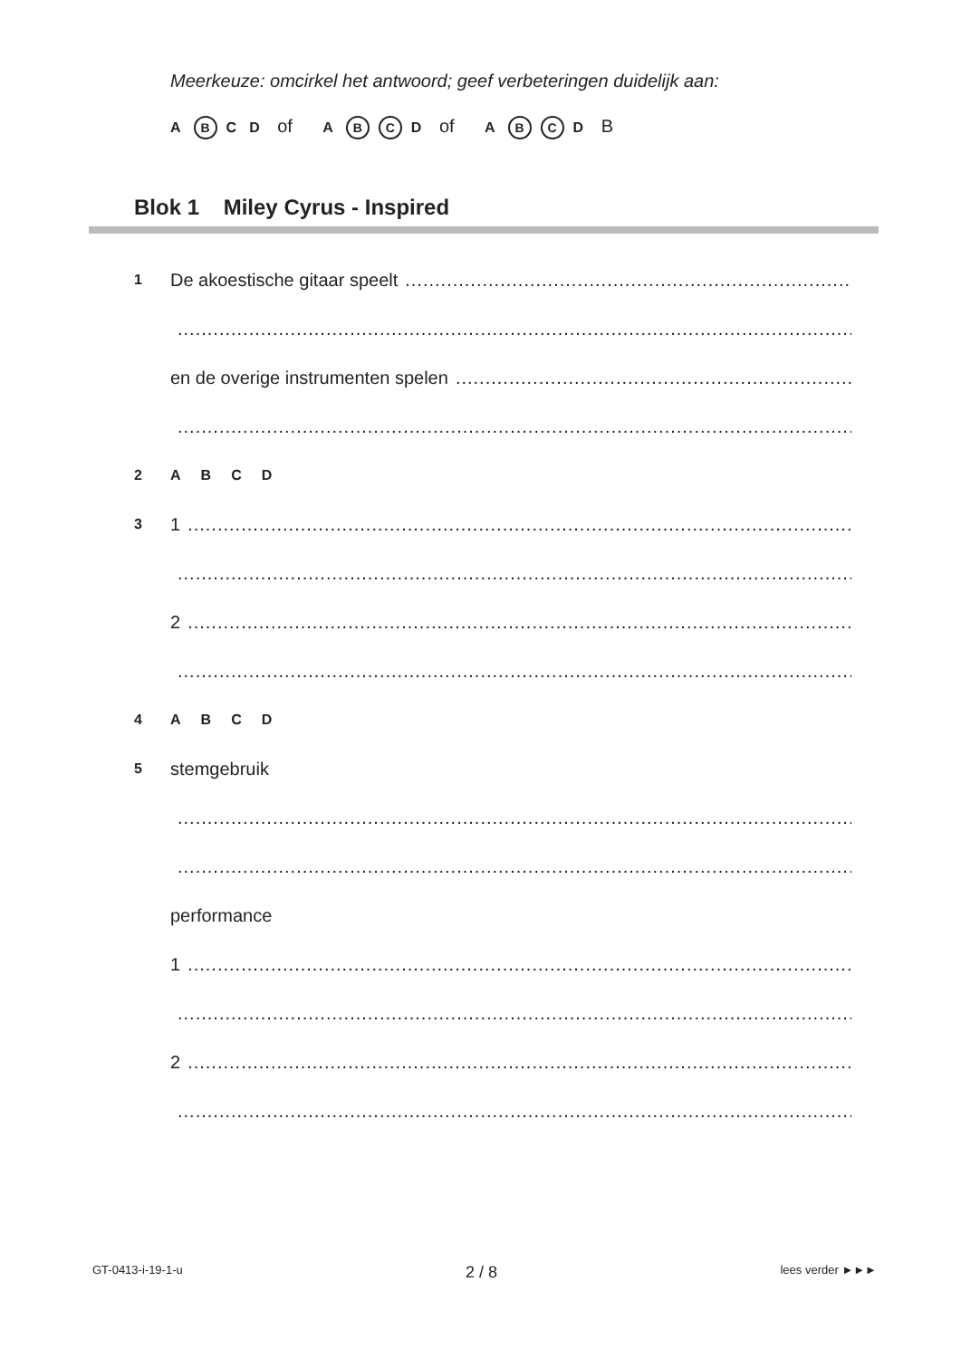Meerkeuze: omcirkel het antwoord; geef verbeteringen duidelijk aan:
A B C D of A B C D of A B C D B
Blok 1 Miley Cyrus - Inspired
1 De akoestische gitaar speelt
en de overige instrumenten spelen
2 A B C D
3 1
2
4 A B C D
5 stemgebruik
performance
1
2
GT-0413-i-19-1-u 2 / 8 lees verder ►►►